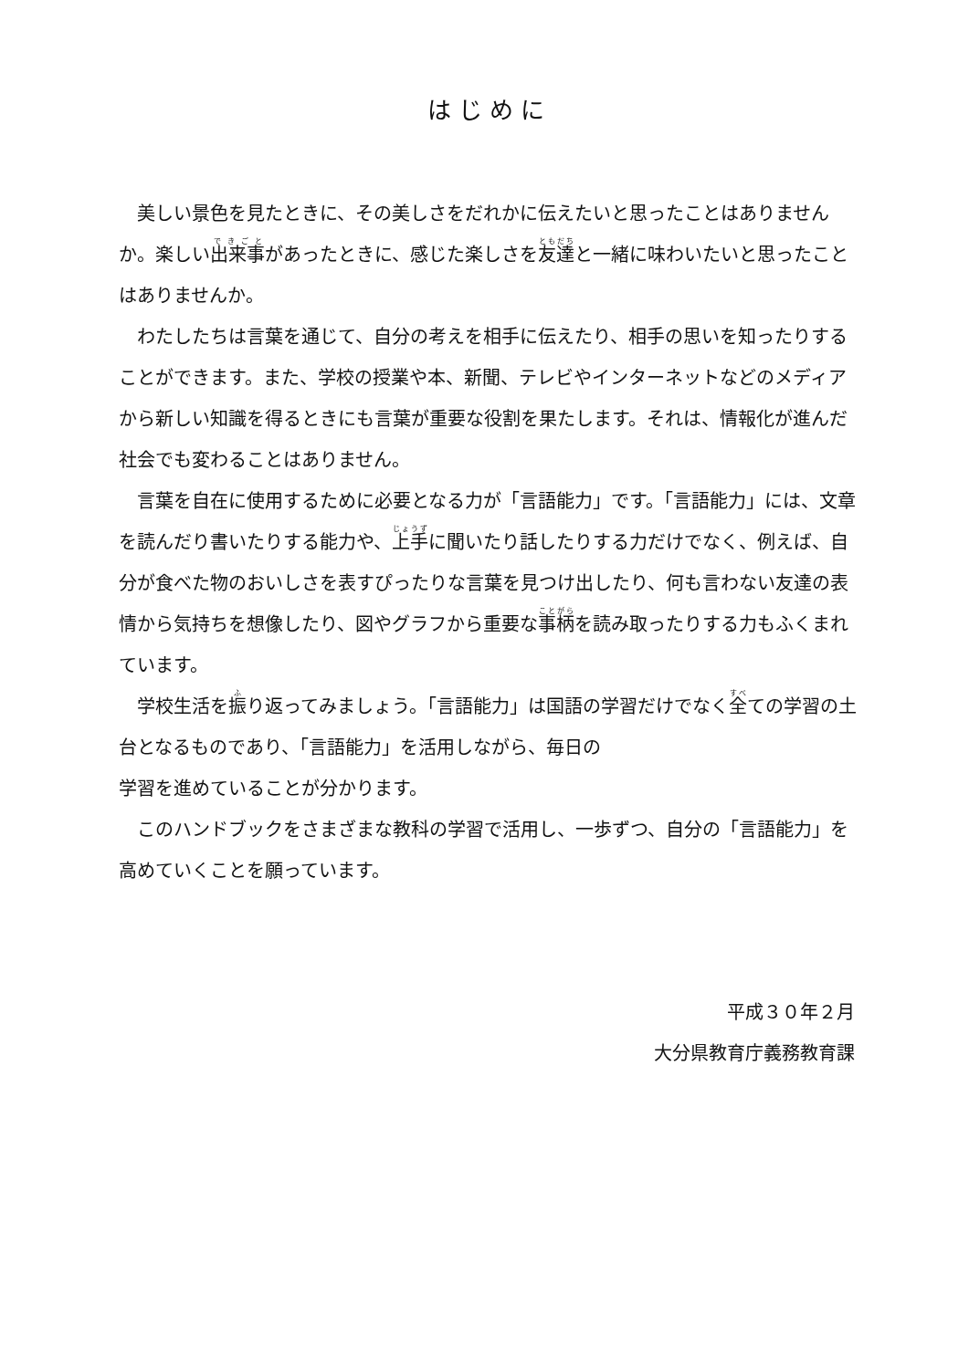はじめに
美しい景色を見たときに、その美しさをだれかに伝えたいと思ったことはありませんか。楽しい出来事があったときに、感じた楽しさを友達と一緒に味わいたいと思ったことはありませんか。
わたしたちは言葉を通じて、自分の考えを相手に伝えたり、相手の思いを知ったりすることができます。また、学校の授業や本、新聞、テレビやインターネットなどのメディアから新しい知識を得るときにも言葉が重要な役割を果たします。それは、情報化が進んだ社会でも変わることはありません。
言葉を自在に使用するために必要となる力が「言語能力」です。「言語能力」には、文章を読んだり書いたりする能力や、上手に聞いたり話したりする力だけでなく、例えば、自分が食べた物のおいしさを表すぴったりな言葉を見つけ出したり、何も言わない友達の表情から気持ちを想像したり、図やグラフから重要な事柄を読み取ったりする力もふくまれています。
学校生活を振り返ってみましょう。「言語能力」は国語の学習だけでなく全ての学習の土台となるものであり、「言語能力」を活用しながら、毎日の
学習を進めていることが分かります。
このハンドブックをさまざまな教科の学習で活用し、一歩ずつ、自分の「言語能力」を高めていくことを願っています。
平成３０年２月
大分県教育庁義務教育課